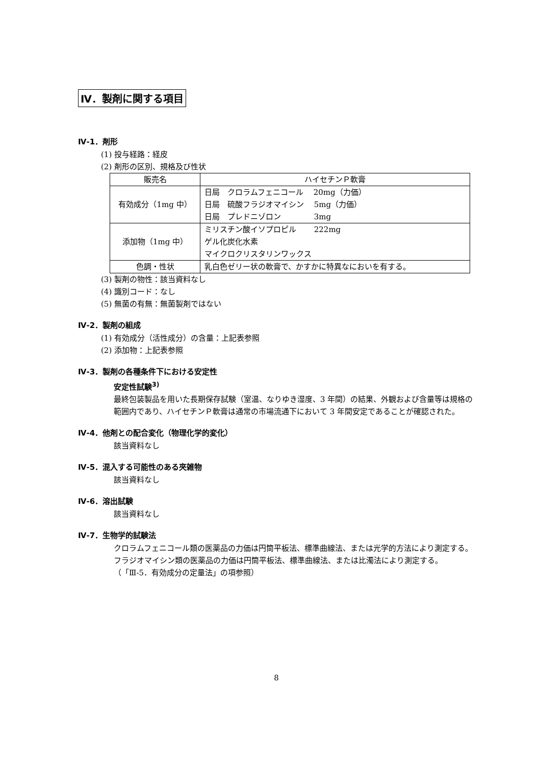Ⅳ．製剤に関する項目
Ⅳ-1．剤形
(1) 投与経路：経皮
(2) 剤形の区別、規格及び性状
| 販売名 | ハイセチンＰ軟膏 |
| 有効成分（1mg 中） | 日局 クロラムフェニコール 20mg（力価） 日局 硫酸フラジオマイシン 5mg（力価） 日局 プレドニゾロン 3mg |
| 添加物（1mg 中） | ミリスチン酸イソプロピル 222mg ゲル化炭化水素 マイクロクリスタリンワックス |
| 色調・性状 | 乳白色ゼリー状の軟膏で、かすかに特異なにおいを有する。 |
(3) 製剤の物性：該当資料なし
(4) 識別コード：なし
(5) 無菌の有無：無菌製剤ではない
Ⅳ-2．製剤の組成
(1) 有効成分（活性成分）の含量：上記表参照
(2) 添加物：上記表参照
Ⅳ-3．製剤の各種条件下における安定性
安定性試験<sup>3)</sup>
最終包装製品を用いた長期保存試験（室温、なりゆき湿度、3 年間）の結果、外観および含量等は規格の範囲内であり、ハイセチンＰ軟膏は通常の市場流通下において 3 年間安定であることが確認された。
Ⅳ-4．他剤との配合変化（物理化学的変化）
該当資料なし
Ⅳ-5．混入する可能性のある夾雑物
該当資料なし
Ⅳ-6．溶出試験
該当資料なし
Ⅳ-7．生物学的試験法
クロラムフェニコール類の医薬品の力価は円筒平板法、標準曲線法、または光学的方法により測定する。
フラジオマイシン類の医薬品の力価は円筒平板法、標準曲線法、または比濁法により測定する。
（「Ⅲ-5．有効成分の定量法」の項参照）
8